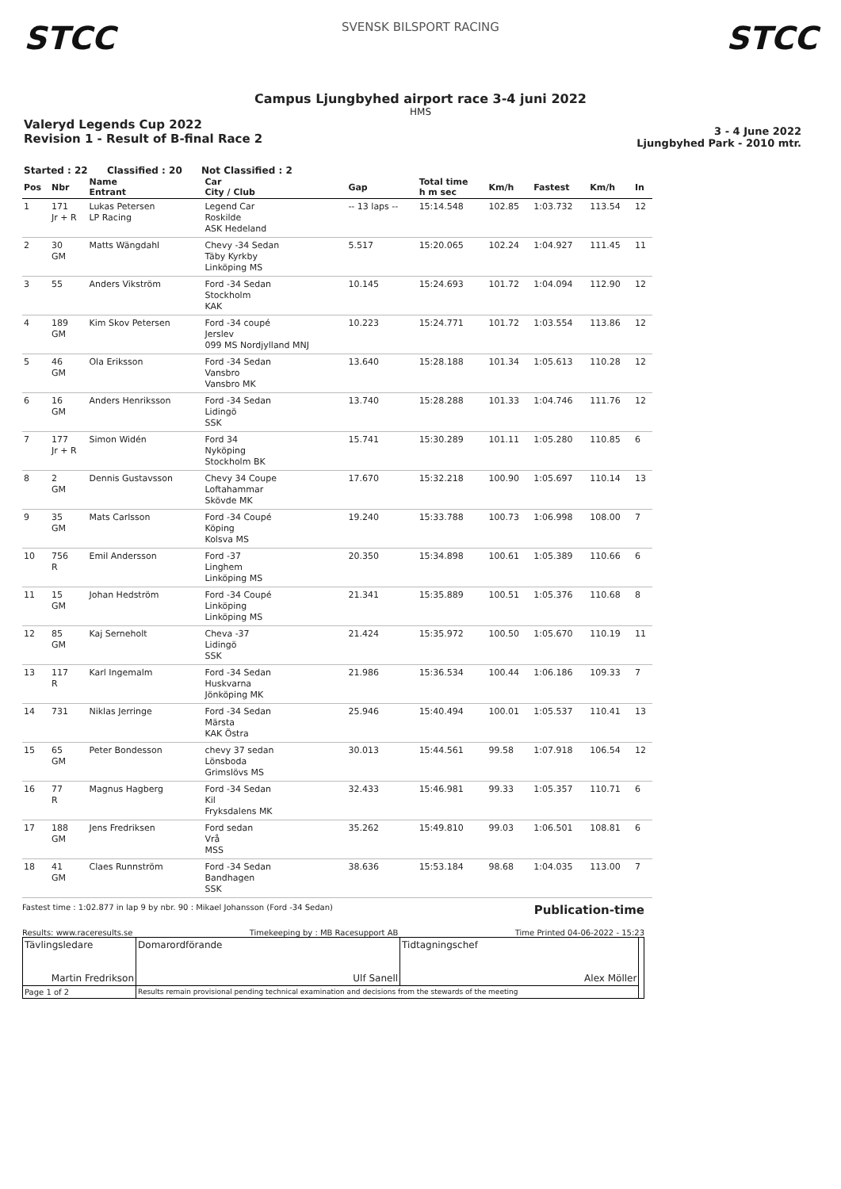STCC
SVENSK BILSPORT RACING
STCC
Campus Ljungbyhed airport race 3-4 juni 2022
HMS
Valeryd Legends Cup 2022
Revision 1 - Result of B-final Race 2
3 - 4 June 2022
Ljungbyhed Park - 2010 mtr.
Started : 22 Classified : 20 Not Classified : 2
| Pos | Nbr | Name Entrant | Car City / Club | Gap | Total time h m sec | Km/h | Fastest | Km/h | In |
| --- | --- | --- | --- | --- | --- | --- | --- | --- | --- |
| 1 | 171 Jr + R | Lukas Petersen LP Racing | Legend Car Roskilde ASK Hedeland | -- 13 laps -- | 15:14.548 | 102.85 | 1:03.732 | 113.54 | 12 |
| 2 | 30 GM | Matts Wängdahl | Chevy -34 Sedan Täby Kyrkby Linköping MS | 5.517 | 15:20.065 | 102.24 | 1:04.927 | 111.45 | 11 |
| 3 | 55 | Anders Vikström | Ford -34 Sedan Stockholm KAK | 10.145 | 15:24.693 | 101.72 | 1:04.094 | 112.90 | 12 |
| 4 | 189 GM | Kim Skov Petersen | Ford -34 coupé Jerslev 099 MS Nordjylland MNJ | 10.223 | 15:24.771 | 101.72 | 1:03.554 | 113.86 | 12 |
| 5 | 46 GM | Ola Eriksson | Ford -34 Sedan Vansbro Vansbro MK | 13.640 | 15:28.188 | 101.34 | 1:05.613 | 110.28 | 12 |
| 6 | 16 GM | Anders Henriksson | Ford -34 Sedan Lidingö SSK | 13.740 | 15:28.288 | 101.33 | 1:04.746 | 111.76 | 12 |
| 7 | 177 Jr + R | Simon Widén | Ford 34 Nyköping Stockholm BK | 15.741 | 15:30.289 | 101.11 | 1:05.280 | 110.85 | 6 |
| 8 | 2 GM | Dennis Gustavsson | Chevy 34 Coupe Loftahammar Skövde MK | 17.670 | 15:32.218 | 100.90 | 1:05.697 | 110.14 | 13 |
| 9 | 35 GM | Mats Carlsson | Ford -34 Coupé Köping Kolsva MS | 19.240 | 15:33.788 | 100.73 | 1:06.998 | 108.00 | 7 |
| 10 | 756 R | Emil Andersson | Ford -37 Linghem Linköping MS | 20.350 | 15:34.898 | 100.61 | 1:05.389 | 110.66 | 6 |
| 11 | 15 GM | Johan Hedström | Ford -34 Coupé Linköping Linköping MS | 21.341 | 15:35.889 | 100.51 | 1:05.376 | 110.68 | 8 |
| 12 | 85 GM | Kaj Serneholt | Cheva -37 Lidingö SSK | 21.424 | 15:35.972 | 100.50 | 1:05.670 | 110.19 | 11 |
| 13 | 117 R | Karl Ingemalm | Ford -34 Sedan Huskvarna Jönköping MK | 21.986 | 15:36.534 | 100.44 | 1:06.186 | 109.33 | 7 |
| 14 | 731 | Niklas Jerringe | Ford -34 Sedan Märsta KAK Östra | 25.946 | 15:40.494 | 100.01 | 1:05.537 | 110.41 | 13 |
| 15 | 65 GM | Peter Bondesson | chevy 37 sedan Lönsboda Grimslövs MS | 30.013 | 15:44.561 | 99.58 | 1:07.918 | 106.54 | 12 |
| 16 | 77 R | Magnus Hagberg | Ford -34 Sedan Kil Fryksdalens MK | 32.433 | 15:46.981 | 99.33 | 1:05.357 | 110.71 | 6 |
| 17 | 188 GM | Jens Fredriksen | Ford sedan Vrå MSS | 35.262 | 15:49.810 | 99.03 | 1:06.501 | 108.81 | 6 |
| 18 | 41 GM | Claes Runnström | Ford -34 Sedan Bandhagen SSK | 38.636 | 15:53.184 | 98.68 | 1:04.035 | 113.00 | 7 |
Fastest time : 1:02.877 in lap 9 by nbr. 90 : Mikael Johansson (Ford -34 Sedan) Publication-time
Results: www.raceresults.se Timekeeping by : MB Racesupport AB Time Printed 04-06-2022 - 15:23
| Tävlingsledare Martin Fredrikson | Domarordförande Ulf Sanell | Tidtagningschef Alex Möller | |
| Page 1 of 2 | Results remain provisional pending technical examination and decisions from the stewards of the meeting | | |